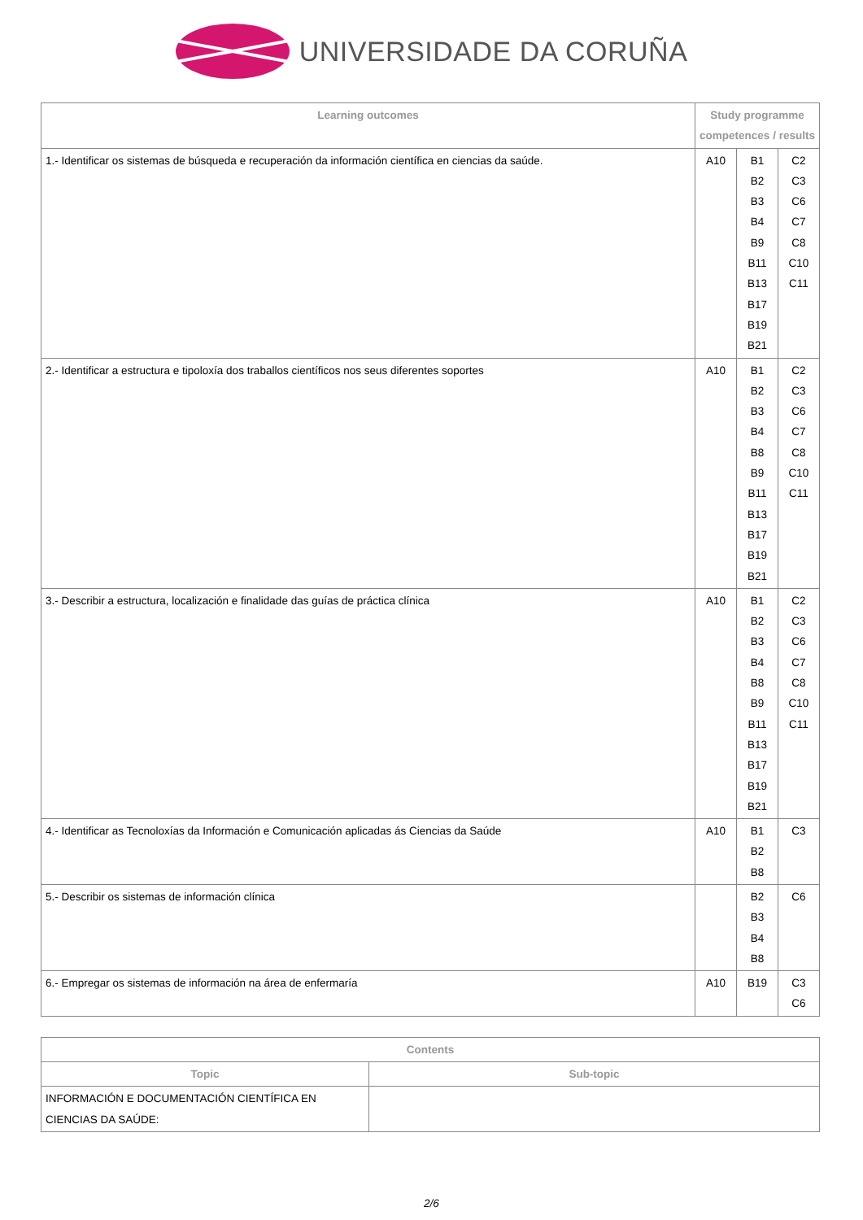UNIVERSIDADE DA CORUÑA
| Learning outcomes | Study programme competences / results | | |
| --- | --- | --- | --- |
| 1.- Identificar os sistemas de búsqueda e recuperación da información científica en ciencias da saúde. | A10 | B1 B2 B3 B4 B9 B11 B13 B17 B19 B21 | C2 C3 C6 C7 C8 C10 C11 |
| 2.- Identificar a estructura e tipoloxía dos traballos científicos nos seus diferentes soportes | A10 | B1 B2 B3 B4 B8 B9 B11 B13 B17 B19 B21 | C2 C3 C6 C7 C8 C10 C11 |
| 3.- Describir a estructura, localización e finalidade das guías de práctica clínica | A10 | B1 B2 B3 B4 B8 B9 B11 B13 B17 B19 B21 | C2 C3 C6 C7 C8 C10 C11 |
| 4.- Identificar as Tecnoloxías da Información e Comunicación aplicadas ás Ciencias da Saúde | A10 | B1 B2 B8 | C3 |
| 5.- Describir os sistemas de información clínica | | B2 B3 B4 B8 | C6 |
| 6.- Empregar os sistemas de información na área de enfermaría | A10 | B19 | C3 C6 |
| Contents | |
| --- | --- |
| Topic | Sub-topic |
| INFORMACIÓN E DOCUMENTACIÓN CIENTÍFICA EN CIENCIAS DA SAÚDE: | |
2/6